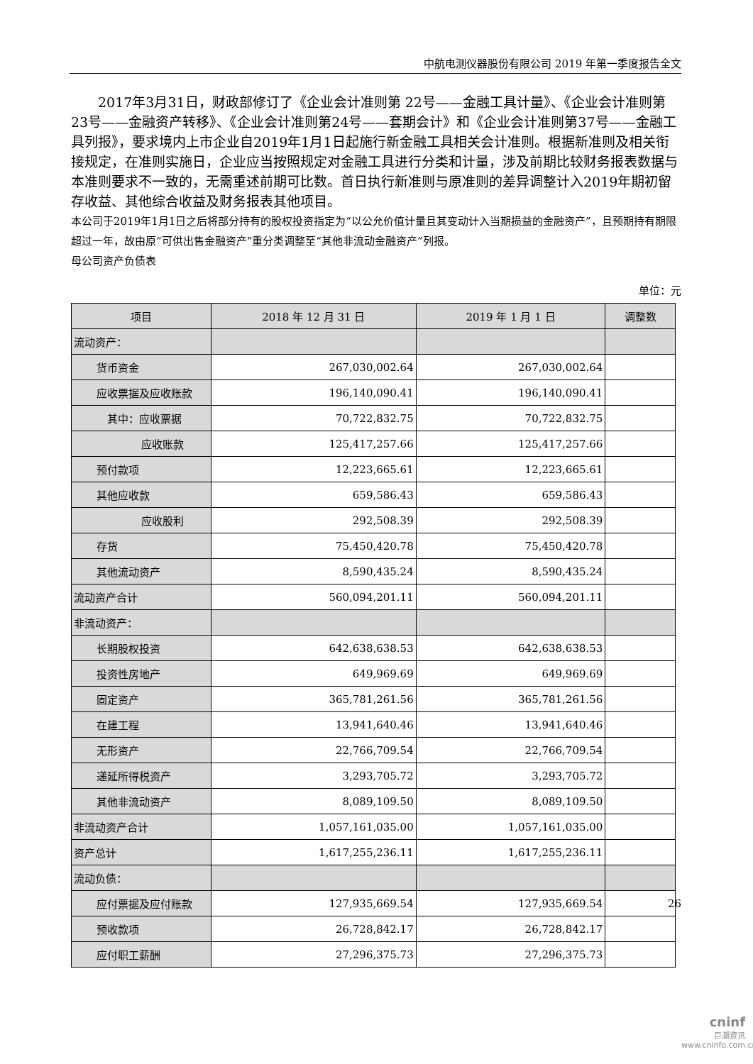中航电测仪器股份有限公司 2019 年第一季度报告全文
2017年3月31日，财政部修订了《企业会计准则第 22号——金融工具计量》、《企业会计准则第 23号——金融资产转移》、《企业会计准则第24号——套期会计》和《企业会计准则第37号——金融工具列报》，要求境内上市企业自2019年1月1日起施行新金融工具相关会计准则。根据新准则及相关衔接规定，在准则实施日，企业应当按照规定对金融工具进行分类和计量，涉及前期比较财务报表数据与本准则要求不一致的，无需重述前期可比数。首日执行新准则与原准则的差异调整计入2019年期初留存收益、其他综合收益及财务报表其他项目。
本公司于2019年1月1日之后将部分持有的股权投资指定为“以公允价值计量且其变动计入当期损益的金融资产”，且预期持有期限超过一年，故由原“可供出售金融资产”重分类调整至“其他非流动金融资产”列报。
母公司资产负债表
单位：元
| 项目 | 2018 年 12 月 31 日 | 2019 年 1 月 1 日 | 调整数 |
| --- | --- | --- | --- |
| 流动资产： | | | |
| 货币资金 | 267,030,002.64 | 267,030,002.64 | |
| 应收票据及应收账款 | 196,140,090.41 | 196,140,090.41 | |
| 其中：应收票据 | 70,722,832.75 | 70,722,832.75 | |
| 应收账款 | 125,417,257.66 | 125,417,257.66 | |
| 预付款项 | 12,223,665.61 | 12,223,665.61 | |
| 其他应收款 | 659,586.43 | 659,586.43 | |
| 应收股利 | 292,508.39 | 292,508.39 | |
| 存货 | 75,450,420.78 | 75,450,420.78 | |
| 其他流动资产 | 8,590,435.24 | 8,590,435.24 | |
| 流动资产合计 | 560,094,201.11 | 560,094,201.11 | |
| 非流动资产： | | | |
| 长期股权投资 | 642,638,638.53 | 642,638,638.53 | |
| 投资性房地产 | 649,969.69 | 649,969.69 | |
| 固定资产 | 365,781,261.56 | 365,781,261.56 | |
| 在建工程 | 13,941,640.46 | 13,941,640.46 | |
| 无形资产 | 22,766,709.54 | 22,766,709.54 | |
| 递延所得税资产 | 3,293,705.72 | 3,293,705.72 | |
| 其他非流动资产 | 8,089,109.50 | 8,089,109.50 | |
| 非流动资产合计 | 1,057,161,035.00 | 1,057,161,035.00 | |
| 资产总计 | 1,617,255,236.11 | 1,617,255,236.11 | |
| 流动负债： | | | |
| 应付票据及应付账款 | 127,935,669.54 | 127,935,669.54 | |
| 预收款项 | 26,728,842.17 | 26,728,842.17 | |
| 应付职工薪酬 | 27,296,375.73 | 27,296,375.73 | |
26
cninf
巨潮资讯
www.cninfo.com.cn